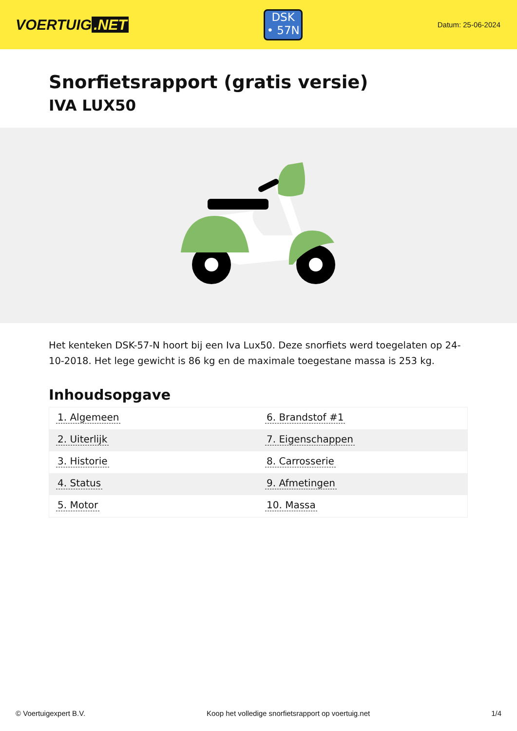VOERTUIG.NET
DSK
• 57N
Datum: 25-06-2024
Snorfietsrapport (gratis versie)
IVA LUX50
Het kenteken DSK-57-N hoort bij een Iva Lux50. Deze snorfiets werd toegelaten op 24-10-2018. Het lege gewicht is 86 kg en de maximale toegestane massa is 253 kg.
Inhoudsopgave
| 1. Algemeen | 6. Brandstof #1 |
| 2. Uiterlijk | 7. Eigenschappen |
| 3. Historie | 8. Carrosserie |
| 4. Status | 9. Afmetingen |
| 5. Motor | 10. Massa |
© Voertuigexpert B.V. Koop het volledige snorfietsrapport op voertuig.net 1/4